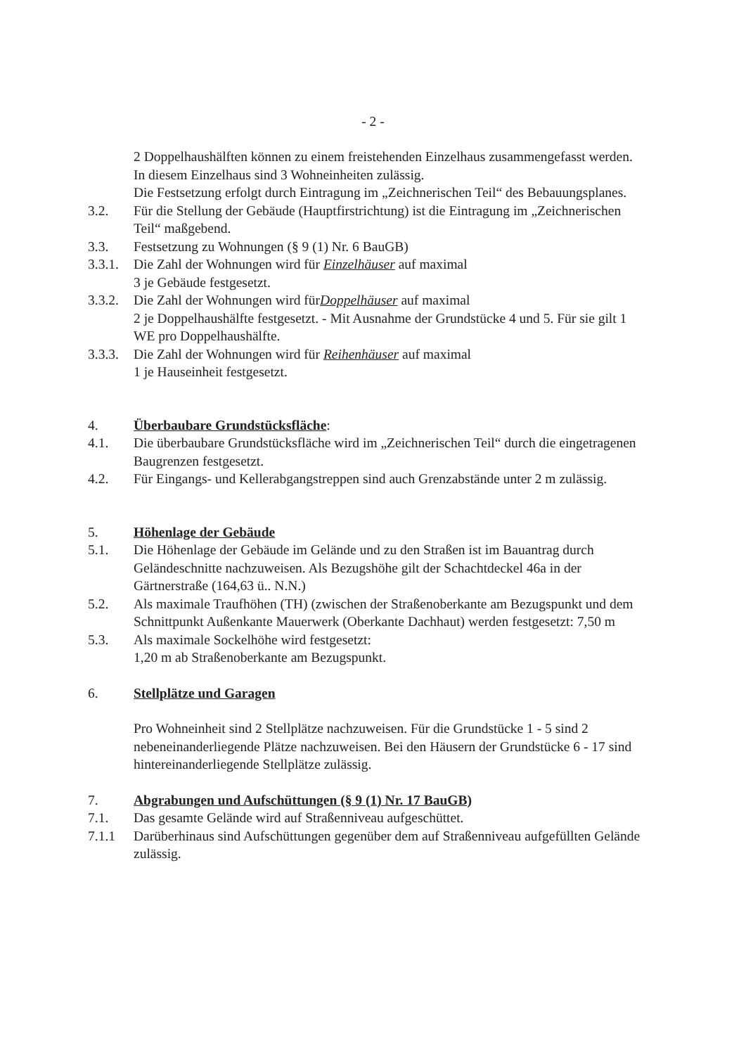- 2 -
2 Doppelhaushälften können zu einem freistehenden Einzelhaus zusammengefasst werden.
In diesem Einzelhaus sind 3 Wohneinheiten zulässig.
Die Festsetzung erfolgt durch Eintragung im „Zeichnerischen Teil“ des Bebauungs­planes.
3.2. Für die Stellung der Gebäude (Hauptfirstrichtung) ist die Eintragung im „Zeichnerischen Teil“ maßgebend.
3.3. Festsetzung zu Wohnungen (§ 9 (1) Nr. 6 BauGB)
3.3.1.
Die Zahl der Wohnungen wird für Einzelhäuser auf maximal
3 je Gebäude festgesetzt.
3.3.2.
Die Zahl der Wohnungen wird fürDoppelhäuser auf maximal
2 je Doppelhaushälfte festgesetzt. - Mit Ausnahme der Grundstücke 4 und 5. Für sie gilt 1 WE pro Doppelhaushälfte.
3.3.3.
Die Zahl der Wohnungen wird für Reihenhäuser auf maximal
1 je Hauseinheit festgesetzt.
4. Überbaubare Grundstücksfläche:
4.1. Die überbaubare Grundstücksfläche wird im „Zeichnerischen Teil“ durch die eingetragenen Baugrenzen festgesetzt.
4.2. Für Eingangs- und Kellerabgangstreppen sind auch Grenzabstände unter 2 m zulässig.
5. Höhenlage der Gebäude
5.1. Die Höhenlage der Gebäude im Gelände und zu den Straßen ist im Bauantrag durch Geländeschnitte nachzuweisen. Als Bezugshöhe gilt der Schachtdeckel 46a in der Gärtnerstraße (164,63 ü.. N.N.)
5.2. Als maximale Traufhöhen (TH) (zwischen der Straßenoberkante am Bezugs­punkt und dem Schnittpunkt Außenkante Mauerwerk (Oberkante Dachhaut) werden festgesetzt: 7,50 m
5.3. Als maximale Sockelhöhe wird festgesetzt:
1,20 m ab Straßenoberkante am Bezugspunkt.
6. Stellplätze und Garagen
Pro Wohneinheit sind 2 Stellplätze nachzuweisen. Für die Grundstücke 1 - 5 sind 2 nebeneinanderliegende Plätze nachzuweisen. Bei den Häusern der Grundstücke 6 - 17 sind hintereinanderliegende Stellplätze zulässig.
7. Abgrabungen und Aufschüttungen (§ 9 (1) Nr. 17 BauGB)
7.1. Das gesamte Gelände wird auf Straßenniveau aufgeschüttet.
7.1.1 Darüberhinaus sind Aufschüttungen gegenüber dem auf Straßenniveau aufge­füllten Gelände zulässig.